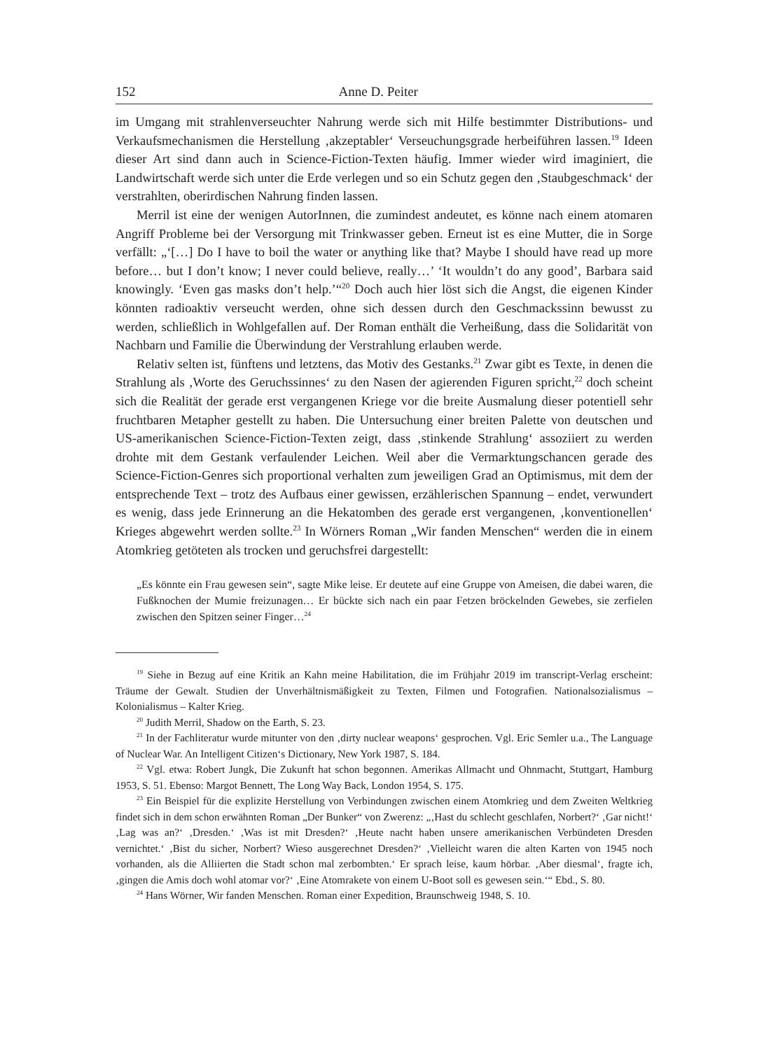152 Anne D. Peiter
im Umgang mit strahlenverseuchter Nahrung werde sich mit Hilfe bestimmter Distributions- und Verkaufsmechanismen die Herstellung ‚akzeptabler‘ Verseuchungsgrade herbeiführen lassen.<sup>19</sup> Ideen dieser Art sind dann auch in Science-Fiction-Texten häufig. Immer wieder wird imaginiert, die Landwirtschaft werde sich unter die Erde verlegen und so ein Schutz gegen den ‚Staubgeschmack‘ der verstrahlten, oberirdischen Nahrung finden lassen.
Merril ist eine der wenigen AutorInnen, die zumindest andeutet, es könne nach einem atomaren Angriff Probleme bei der Versorgung mit Trinkwasser geben. Erneut ist es eine Mutter, die in Sorge verfällt: „‘[…] Do I have to boil the water or anything like that? Maybe I should have read up more before… but I don’t know; I never could believe, really…’ ‘It wouldn’t do any good’, Barbara said knowingly. ‘Even gas masks don’t help.’“<sup>20</sup> Doch auch hier löst sich die Angst, die eigenen Kinder könnten radioaktiv verseucht werden, ohne sich dessen durch den Geschmackssinn bewusst zu werden, schließlich in Wohlgefallen auf. Der Roman enthält die Verheißung, dass die Solidarität von Nachbarn und Familie die Überwindung der Verstrahlung erlauben werde.
Relativ selten ist, fünftens und letztens, das Motiv des Gestanks.<sup>21</sup> Zwar gibt es Texte, in denen die Strahlung als ‚Worte des Geruchssinnes‘ zu den Nasen der agierenden Figuren spricht,<sup>22</sup> doch scheint sich die Realität der gerade erst vergangenen Kriege vor die breite Ausmalung dieser potentiell sehr fruchtbaren Metapher gestellt zu haben. Die Untersuchung einer breiten Palette von deutschen und US-amerikanischen Science-Fiction-Texten zeigt, dass ‚stinkende Strahlung‘ assoziiert zu werden drohte mit dem Gestank verfaulender Leichen. Weil aber die Vermarktungschancen gerade des Science-Fiction-Genres sich proportional verhalten zum jeweiligen Grad an Optimismus, mit dem der entsprechende Text – trotz des Aufbaus einer gewissen, erzählerischen Spannung – endet, verwundert es wenig, dass jede Erinnerung an die Hekatomben des gerade erst vergangenen, ‚konventionellen‘ Krieges abgewehrt werden sollte.<sup>23</sup> In Wörners Roman „Wir fanden Menschen“ werden die in einem Atomkrieg getöteten als trocken und geruchsfrei dargestellt:
„Es könnte ein Frau gewesen sein“, sagte Mike leise. Er deutete auf eine Gruppe von Ameisen, die dabei waren, die Fußknochen der Mumie freizunagen… Er bückte sich nach ein paar Fetzen bröckelnden Gewebes, sie zerfielen zwischen den Spitzen seiner Finger…<sup>24</sup>
<sup>19</sup> Siehe in Bezug auf eine Kritik an Kahn meine Habilitation, die im Frühjahr 2019 im transcript-Verlag erscheint: Träume der Gewalt. Studien der Unverhältnismäßigkeit zu Texten, Filmen und Fotografien. Nationalsozialismus – Kolonialismus – Kalter Krieg.
<sup>20</sup> Judith Merril, Shadow on the Earth, S. 23.
<sup>21</sup> In der Fachliteratur wurde mitunter von den ‚dirty nuclear weapons‘ gesprochen. Vgl. Eric Semler u.a., The Language of Nuclear War. An Intelligent Citizen‘s Dictionary, New York 1987, S. 184.
<sup>22</sup> Vgl. etwa: Robert Jungk, Die Zukunft hat schon begonnen. Amerikas Allmacht und Ohnmacht, Stuttgart, Hamburg 1953, S. 51. Ebenso: Margot Bennett, The Long Way Back, London 1954, S. 175.
<sup>23</sup> Ein Beispiel für die explizite Herstellung von Verbindungen zwischen einem Atomkrieg und dem Zweiten Weltkrieg findet sich in dem schon erwähnten Roman „Der Bunker“ von Zwerenz: „‚Hast du schlecht geschlafen, Norbert?‘ ‚Gar nicht!‘ ‚Lag was an?‘ ‚Dresden.‘ ‚Was ist mit Dresden?‘ ‚Heute nacht haben unsere amerikanischen Verbündeten Dresden vernichtet.‘ ‚Bist du sicher, Norbert? Wieso ausgerechnet Dresden?‘ ‚Vielleicht waren die alten Karten von 1945 noch vorhanden, als die Alliierten die Stadt schon mal zerbombten.‘ Er sprach leise, kaum hörbar. ‚Aber diesmal‘, fragte ich, ‚gingen die Amis doch wohl atomar vor?‘ ‚Eine Atomrakete von einem U-Boot soll es gewesen sein.‘“ Ebd., S. 80.
<sup>24</sup> Hans Wörner, Wir fanden Menschen. Roman einer Expedition, Braunschweig 1948, S. 10.